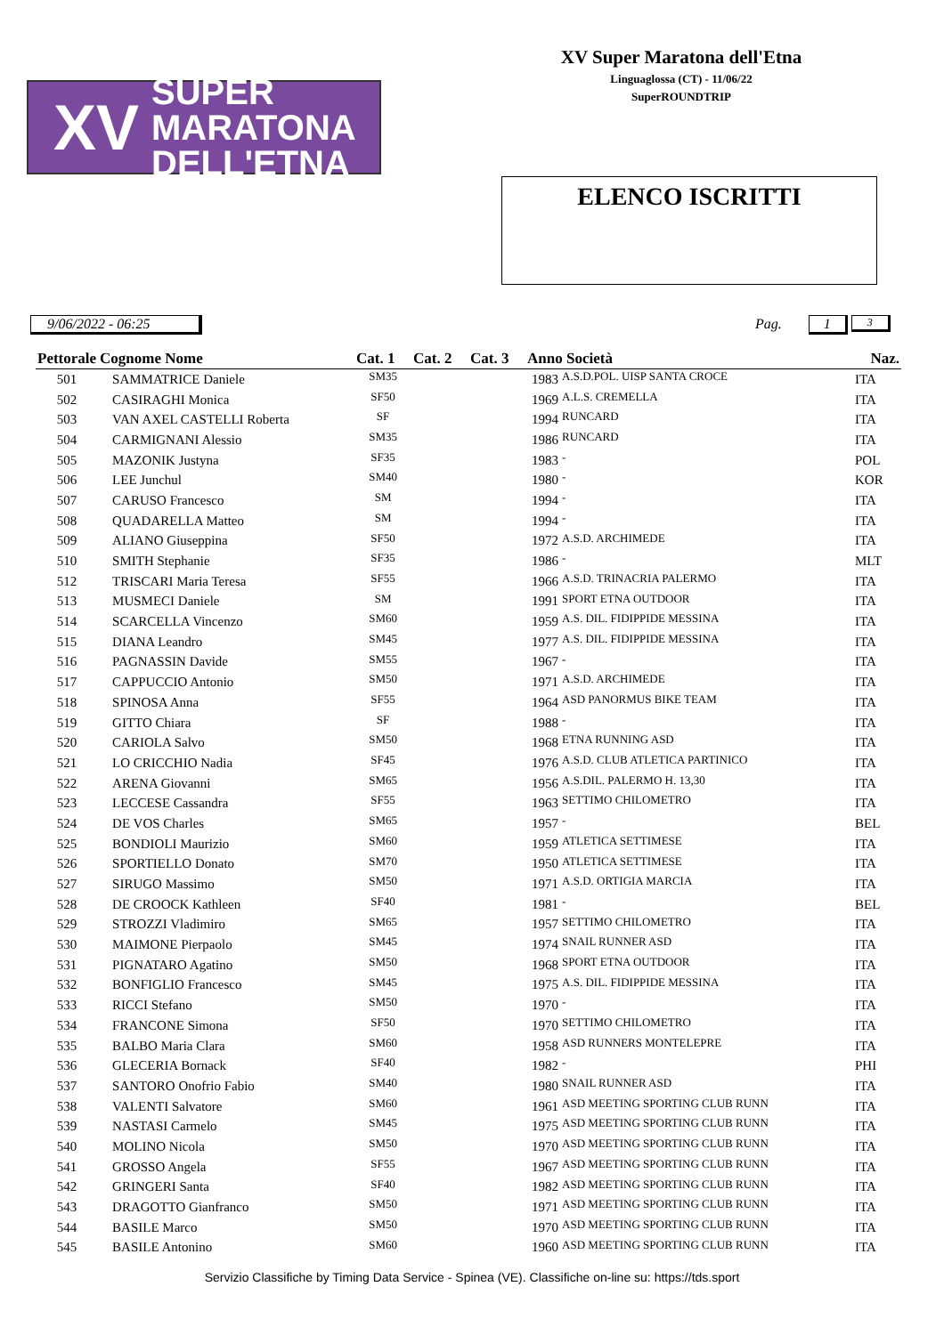XV SUPER MARATONA
DELL'ETNA
XV Super Maratona dell'Etna
Linguaglossa (CT) - 11/06/22
SuperROUNDTRIP
ELENCO ISCRITTI
9/06/2022 - 06:25 Pag. 1 3
| Pettorale | Cognome Nome | Cat. 1 | Cat. 2 | Cat. 3 | Anno Società | | Naz. |
| --- | --- | --- | --- | --- | --- | --- | --- |
| 501 | SAMMATRICE Daniele | SM35 | | | 1983 | A.S.D.POL. UISP SANTA CROCE | ITA |
| 502 | CASIRAGHI Monica | SF50 | | | 1969 | A.L.S. CREMELLA | ITA |
| 503 | VAN AXEL CASTELLI Roberta | SF | | | 1994 | RUNCARD | ITA |
| 504 | CARMIGNANI Alessio | SM35 | | | 1986 | RUNCARD | ITA |
| 505 | MAZONIK Justyna | SF35 | | | 1983 | - | POL |
| 506 | LEE Junchul | SM40 | | | 1980 | - | KOR |
| 507 | CARUSO Francesco | SM | | | 1994 | - | ITA |
| 508 | QUADARELLA Matteo | SM | | | 1994 | - | ITA |
| 509 | ALIANO Giuseppina | SF50 | | | 1972 | A.S.D. ARCHIMEDE | ITA |
| 510 | SMITH Stephanie | SF35 | | | 1986 | - | MLT |
| 512 | TRISCARI Maria Teresa | SF55 | | | 1966 | A.S.D. TRINACRIA PALERMO | ITA |
| 513 | MUSMECI Daniele | SM | | | 1991 | SPORT ETNA OUTDOOR | ITA |
| 514 | SCARCELLA Vincenzo | SM60 | | | 1959 | A.S. DIL. FIDIPPIDE MESSINA | ITA |
| 515 | DIANA Leandro | SM45 | | | 1977 | A.S. DIL. FIDIPPIDE MESSINA | ITA |
| 516 | PAGNASSIN Davide | SM55 | | | 1967 | - | ITA |
| 517 | CAPPUCCIO Antonio | SM50 | | | 1971 | A.S.D. ARCHIMEDE | ITA |
| 518 | SPINOSA Anna | SF55 | | | 1964 | ASD PANORMUS BIKE TEAM | ITA |
| 519 | GITTO Chiara | SF | | | 1988 | - | ITA |
| 520 | CARIOLA Salvo | SM50 | | | 1968 | ETNA RUNNING ASD | ITA |
| 521 | LO CRICCHIO Nadia | SF45 | | | 1976 | A.S.D. CLUB ATLETICA PARTINICO | ITA |
| 522 | ARENA Giovanni | SM65 | | | 1956 | A.S.DIL. PALERMO H. 13,30 | ITA |
| 523 | LECCESE Cassandra | SF55 | | | 1963 | SETTIMO CHILOMETRO | ITA |
| 524 | DE VOS Charles | SM65 | | | 1957 | - | BEL |
| 525 | BONDIOLI Maurizio | SM60 | | | 1959 | ATLETICA SETTIMESE | ITA |
| 526 | SPORTIELLO Donato | SM70 | | | 1950 | ATLETICA SETTIMESE | ITA |
| 527 | SIRUGO Massimo | SM50 | | | 1971 | A.S.D. ORTIGIA MARCIA | ITA |
| 528 | DE CROOCK Kathleen | SF40 | | | 1981 | - | BEL |
| 529 | STROZZI Vladimiro | SM65 | | | 1957 | SETTIMO CHILOMETRO | ITA |
| 530 | MAIMONE Pierpaolo | SM45 | | | 1974 | SNAIL RUNNER ASD | ITA |
| 531 | PIGNATARO Agatino | SM50 | | | 1968 | SPORT ETNA OUTDOOR | ITA |
| 532 | BONFIGLIO Francesco | SM45 | | | 1975 | A.S. DIL. FIDIPPIDE MESSINA | ITA |
| 533 | RICCI Stefano | SM50 | | | 1970 | - | ITA |
| 534 | FRANCONE Simona | SF50 | | | 1970 | SETTIMO CHILOMETRO | ITA |
| 535 | BALBO Maria Clara | SM60 | | | 1958 | ASD RUNNERS MONTELEPRE | ITA |
| 536 | GLECERIA Bornack | SF40 | | | 1982 | - | PHI |
| 537 | SANTORO Onofrio Fabio | SM40 | | | 1980 | SNAIL RUNNER ASD | ITA |
| 538 | VALENTI Salvatore | SM60 | | | 1961 | ASD MEETING SPORTING CLUB RUNN | ITA |
| 539 | NASTASI Carmelo | SM45 | | | 1975 | ASD MEETING SPORTING CLUB RUNN | ITA |
| 540 | MOLINO Nicola | SM50 | | | 1970 | ASD MEETING SPORTING CLUB RUNN | ITA |
| 541 | GROSSO Angela | SF55 | | | 1967 | ASD MEETING SPORTING CLUB RUNN | ITA |
| 542 | GRINGERI Santa | SF40 | | | 1982 | ASD MEETING SPORTING CLUB RUNN | ITA |
| 543 | DRAGOTTO Gianfranco | SM50 | | | 1971 | ASD MEETING SPORTING CLUB RUNN | ITA |
| 544 | BASILE Marco | SM50 | | | 1970 | ASD MEETING SPORTING CLUB RUNN | ITA |
| 545 | BASILE Antonino | SM60 | | | 1960 | ASD MEETING SPORTING CLUB RUNN | ITA |
Servizio Classifiche by Timing Data Service - Spinea (VE). Classifiche on-line su: https://tds.sport